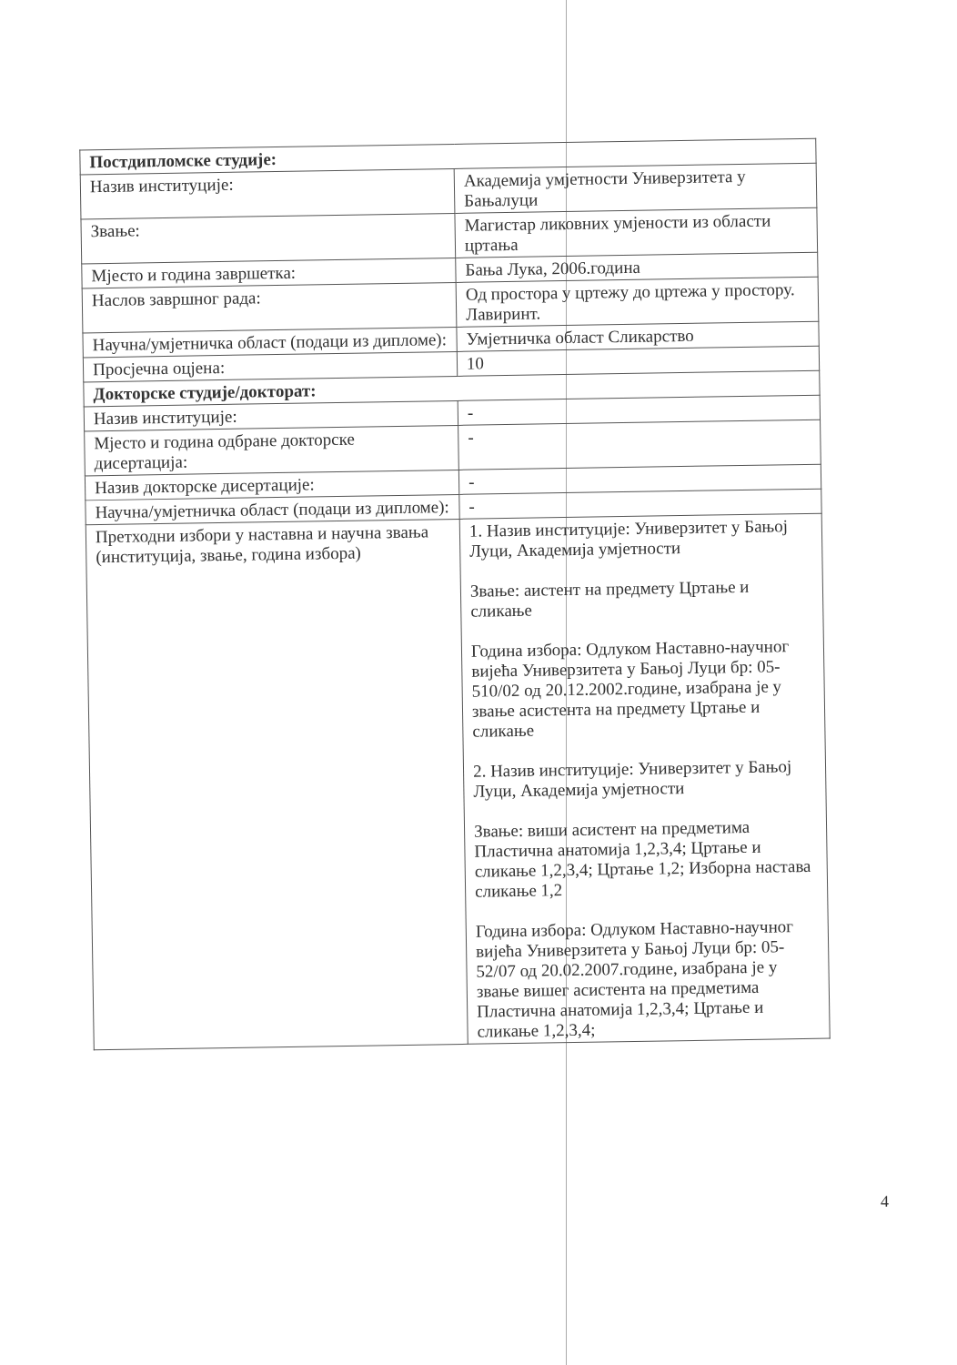| Постдипломске студије: | |
| Назив институције: | Академија умјетности Универзитета у Бањалуци |
| Звање: | Магистар ликовних умјености из области цртања |
| Мјесто и година завршетка: | Бања Лука, 2006.година |
| Наслов завршног рада: | Од простора у цртежу до цртежа у простору. Лавиринт. |
| Научна/умјетничка област (подаци из дипломе): | Умјетничка област Сликарство |
| Просјечна оцјена: | 10 |
| Докторске студије/докторат: | |
| Назив институције: | - |
| Мјесто и година одбране докторске дисертација: | - |
| Назив докторске дисертације: | - |
| Научна/умјетничка област (подаци из дипломе): | - |
| Претходни избори у наставна и научна звања (институција, звање, година избора) | 1. Назив институције: Универзитет у Бањој Луци, Академија умјетности Звање: аистент на предмету Цртање и сликање Година избора: Одлуком Наставно-научног вијећа Универзитета у Бањој Луци бр: 05-510/02 од 20.12.2002.године, изабрана је у звање асистента на предмету Цртање и сликање 2. Назив институције: Универзитет у Бањој Луци, Академија умјетности Звање: виши асистент на предметима Пластична анатомија 1,2,3,4; Цртање и сликање 1,2,3,4; Цртање 1,2; Изборна настава сликање 1,2 Година избора: Одлуком Наставно-научног вијећа Универзитета у Бањој Луци бр: 05-52/07 од 20.02.2007.године, изабрана је у звање вишег асистента на предметима Пластична анатомија 1,2,3,4; Цртање и сликање 1,2,3,4; |
4